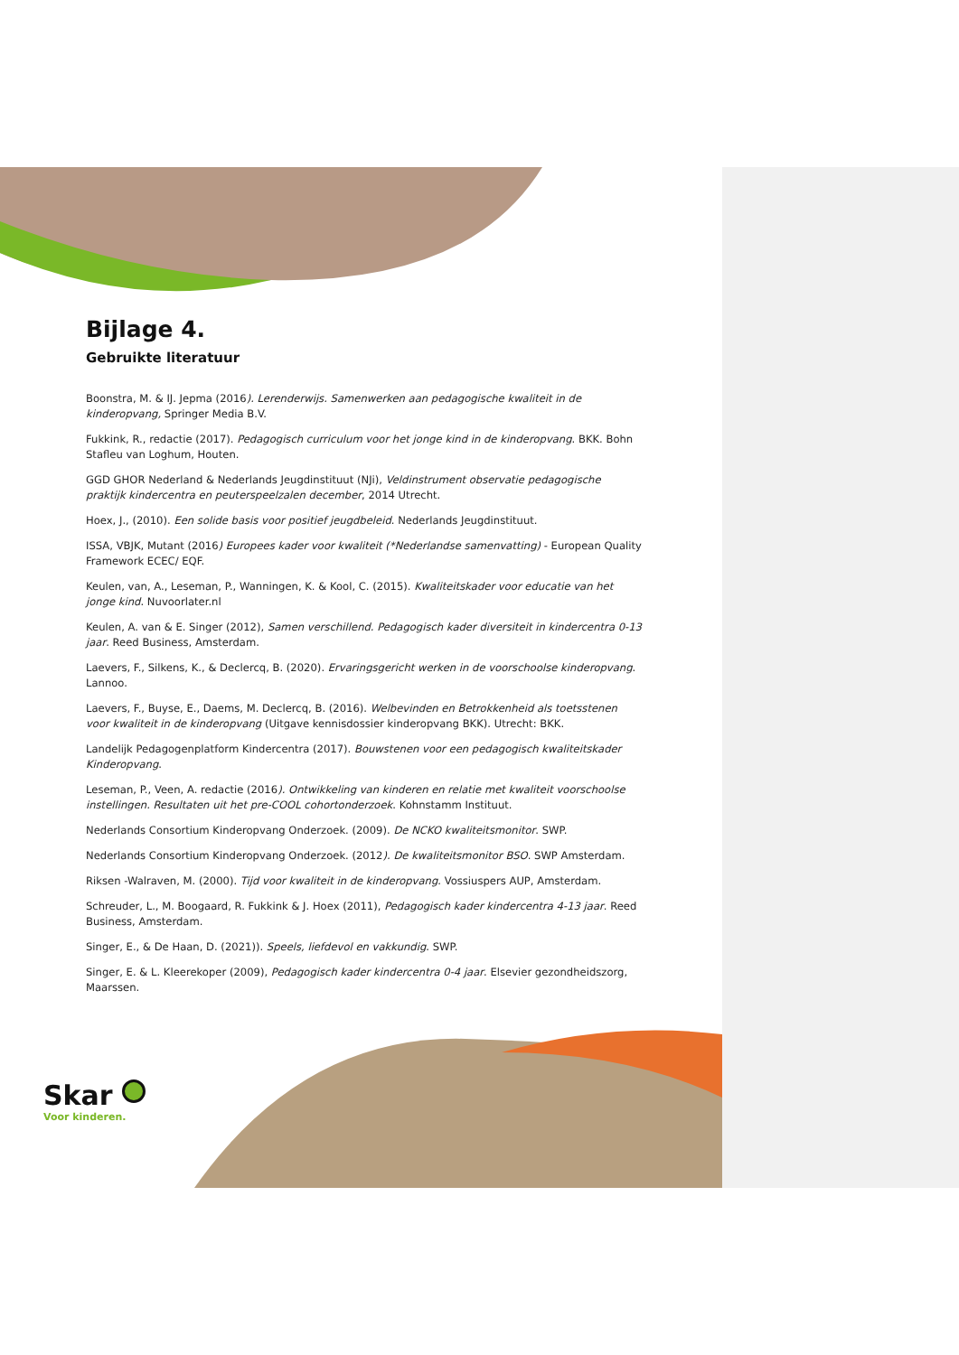Bijlage 4.
Gebruikte literatuur
Boonstra, M. & IJ. Jepma (2016). Lerenderwijs. Samenwerken aan pedagogische kwaliteit in de kinderopvang, Springer Media B.V.
Fukkink, R., redactie (2017). Pedagogisch curriculum voor het jonge kind in de kinderopvang. BKK. Bohn Stafleu van Loghum, Houten.
GGD GHOR Nederland & Nederlands Jeugdinstituut (NJi), Veldinstrument observatie pedagogische praktijk kindercentra en peuterspeelzalen december, 2014 Utrecht.
Hoex, J., (2010). Een solide basis voor positief jeugdbeleid. Nederlands Jeugdinstituut.
ISSA, VBJK, Mutant (2016) Europees kader voor kwaliteit (*Nederlandse samenvatting) - European Quality Framework ECEC/ EQF.
Keulen, van, A., Leseman, P., Wanningen, K. & Kool, C. (2015). Kwaliteitskader voor educatie van het jonge kind. Nuvoorlater.nl
Keulen, A. van & E. Singer (2012), Samen verschillend. Pedagogisch kader diversiteit in kindercentra 0-13 jaar. Reed Business, Amsterdam.
Laevers, F., Silkens, K., & Declercq, B. (2020). Ervaringsgericht werken in de voorschoolse kinderopvang. Lannoo.
Laevers, F., Buyse, E., Daems, M. Declercq, B. (2016). Welbevinden en Betrokkenheid als toetsstenen voor kwaliteit in de kinderopvang (Uitgave kennisdossier kinderopvang BKK). Utrecht: BKK.
Landelijk Pedagogenplatform Kindercentra (2017). Bouwstenen voor een pedagogisch kwaliteitskader Kinderopvang.
Leseman, P., Veen, A. redactie (2016). Ontwikkeling van kinderen en relatie met kwaliteit voorschoolse instellingen. Resultaten uit het pre-COOL cohortonderzoek. Kohnstamm Instituut.
Nederlands Consortium Kinderopvang Onderzoek. (2009). De NCKO kwaliteitsmonitor. SWP.
Nederlands Consortium Kinderopvang Onderzoek. (2012). De kwaliteitsmonitor BSO. SWP Amsterdam.
Riksen -Walraven, M. (2000). Tijd voor kwaliteit in de kinderopvang. Vossiuspers AUP, Amsterdam.
Schreuder, L., M. Boogaard, R. Fukkink & J. Hoex (2011), Pedagogisch kader kindercentra 4-13 jaar. Reed Business, Amsterdam.
Singer, E., & De Haan, D. (2021)). Speels, liefdevol en vakkundig. SWP.
Singer, E. & L. Kleerekoper (2009), Pedagogisch kader kindercentra 0-4 jaar. Elsevier gezondheidszorg, Maarssen.
Skar
Voor kinderen.